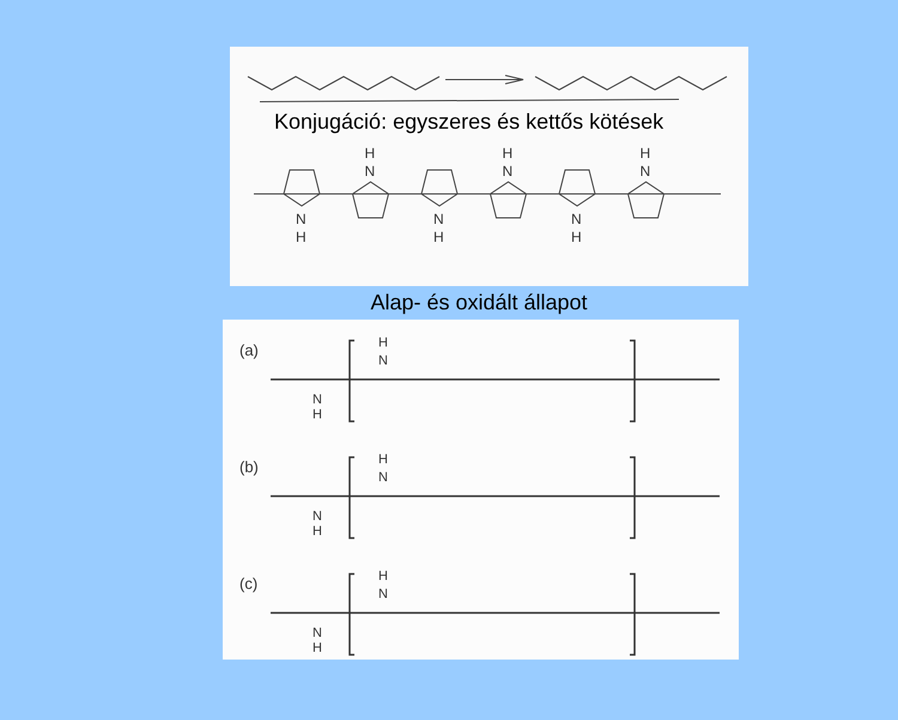Konjugáció: egyszeres és kettős kötések
N
H
N
H
N
H
N
H
N
H
N
H
Alap- és oxidált állapot
(a)
(b)
(c)
N
H
N
H
N
H
N
H
N
H
N
H